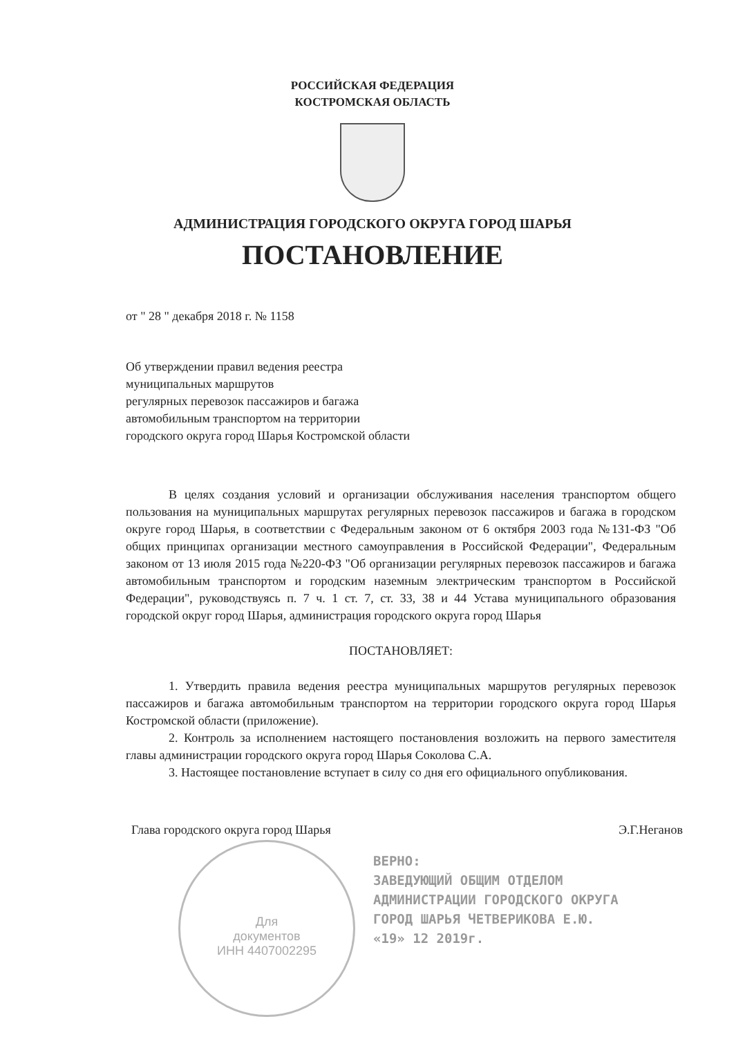РОССИЙСКАЯ ФЕДЕРАЦИЯ
КОСТРОМСКАЯ ОБЛАСТЬ
АДМИНИСТРАЦИЯ ГОРОДСКОГО ОКРУГА ГОРОД ШАРЬЯ
ПОСТАНОВЛЕНИЕ
от " 28 " декабря 2018 г. № 1158
Об утверждении правил ведения реестра
муниципальных маршрутов
регулярных перевозок пассажиров и багажа
автомобильным транспортом на территории
городского округа город Шарья Костромской области
В целях создания условий и организации обслуживания населения транспортом общего пользования на муниципальных маршрутах регулярных перевозок пассажиров и багажа в городском округе город Шарья, в соответствии с Федеральным законом от 6 октября 2003 года №131-ФЗ "Об общих принципах организации местного самоуправления в Российской Федерации", Федеральным законом от 13 июля 2015 года №220-ФЗ "Об организации регулярных перевозок пассажиров и багажа автомобильным транспортом и городским наземным электрическим транспортом в Российской Федерации", руководствуясь п. 7 ч. 1 ст. 7, ст. 33, 38 и 44 Устава муниципального образования городской округ город Шарья, администрация городского округа город Шарья
ПОСТАНОВЛЯЕТ:
1. Утвердить правила ведения реестра муниципальных маршрутов регулярных перевозок пассажиров и багажа автомобильным транспортом на территории городского округа город Шарья Костромской области (приложение).
2. Контроль за исполнением настоящего постановления возложить на первого заместителя главы администрации городского округа город Шарья Соколова С.А.
3. Настоящее постановление вступает в силу со дня его официального опубликования.
Глава городского округа город Шарья Э.Г.Неганов
ВЕРНО:
ЗАВЕДУЮЩИЙ ОБЩИМ ОТДЕЛОМ
АДМИНИСТРАЦИИ ГОРОДСКОГО ОКРУГА
ГОРОД ШАРЬЯ ЧЕТВЕРИКОВА Е.Ю.
«19» 12 2019г.
Для
документов
ИНН 4407002295